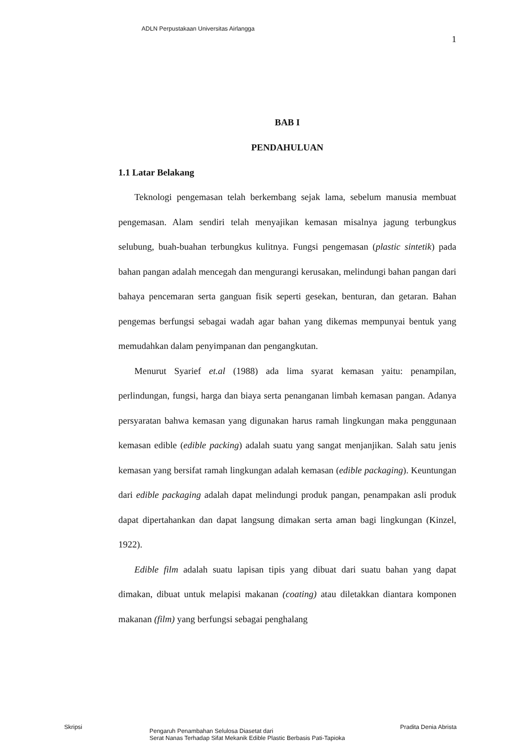ADLN Perpustakaan Universitas Airlangga
1
BAB I
PENDAHULUAN
1.1 Latar Belakang
Teknologi pengemasan telah berkembang sejak lama, sebelum manusia membuat pengemasan. Alam sendiri telah menyajikan kemasan misalnya jagung terbungkus selubung, buah-buahan terbungkus kulitnya. Fungsi pengemasan (plastic sintetik) pada bahan pangan adalah mencegah dan mengurangi kerusakan, melindungi bahan pangan dari bahaya pencemaran serta ganguan fisik seperti gesekan, benturan, dan getaran. Bahan pengemas berfungsi sebagai wadah agar bahan yang dikemas mempunyai bentuk yang memudahkan dalam penyimpanan dan pengangkutan.
Menurut Syarief et.al (1988) ada lima syarat kemasan yaitu: penampilan, perlindungan, fungsi, harga dan biaya serta penanganan limbah kemasan pangan. Adanya persyaratan bahwa kemasan yang digunakan harus ramah lingkungan maka penggunaan kemasan edible (edible packing) adalah suatu yang sangat menjanjikan. Salah satu jenis kemasan yang bersifat ramah lingkungan adalah kemasan (edible packaging). Keuntungan dari edible packaging adalah dapat melindungi produk pangan, penampakan asli produk dapat dipertahankan dan dapat langsung dimakan serta aman bagi lingkungan (Kinzel, 1922).
Edible film adalah suatu lapisan tipis yang dibuat dari suatu bahan yang dapat dimakan, dibuat untuk melapisi makanan (coating) atau diletakkan diantara komponen makanan (film) yang berfungsi sebagai penghalang
Skripsi
Pengaruh Penambahan Selulosa Diasetat dari
Serat Nanas Terhadap Sifat Mekanik Edible Plastic Berbasis Pati-Tapioka
Pradita Denia Abrista